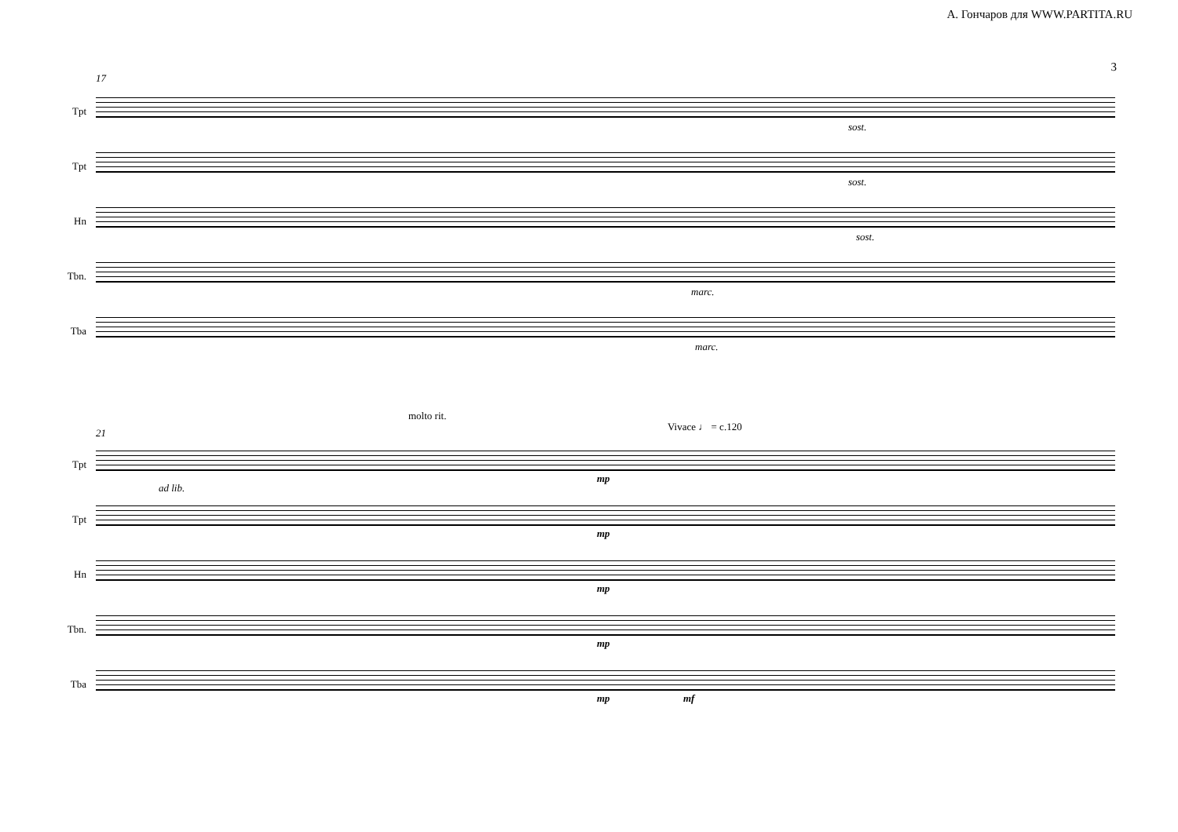А. Гончаров для WWW.PARTITA.RU
3
17
Tpt
Tpt
Hn
Tbn.
Tba
sost.
sost.
sost.
marc.
marc.
21
molto rit.
Vivace ♩ = c.120
Tpt
Tpt
Hn
Tbn.
Tba
ad lib.
mp
mp
mp
mp
mp mf